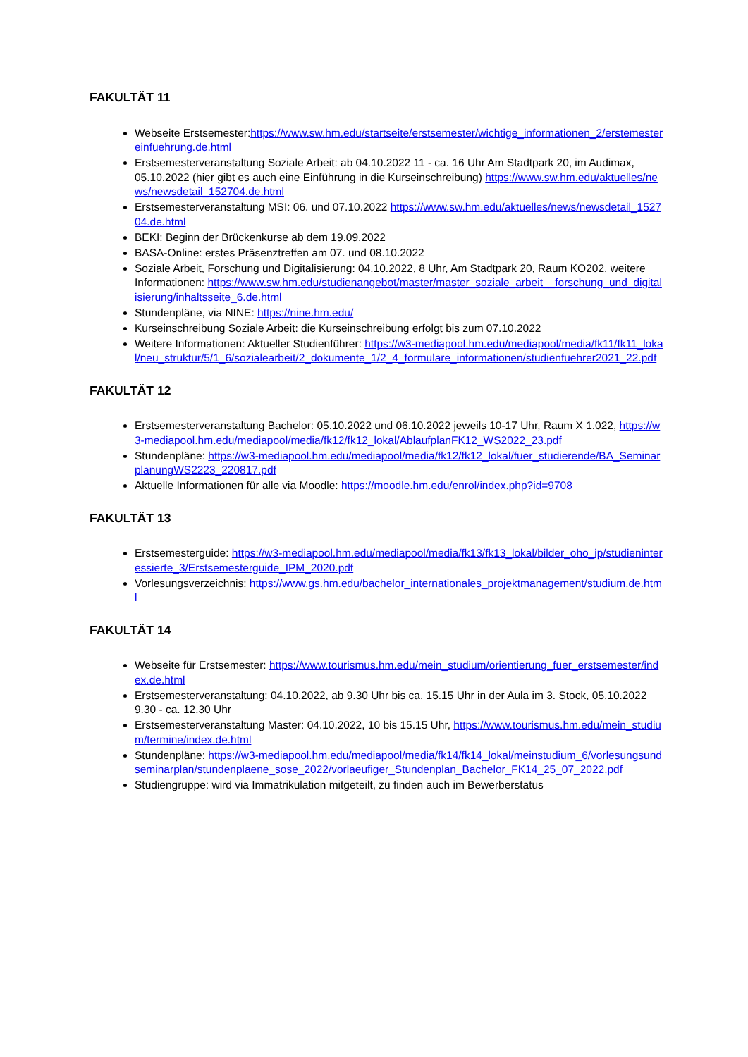FAKULTÄT 11
Webseite Erstsemester:https://www.sw.hm.edu/startseite/erstsemester/wichtige_informationen_2/erstemestereinfuehrung.de.html
Erstsemesterveranstaltung Soziale Arbeit: ab 04.10.2022 11 - ca. 16 Uhr Am Stadtpark 20, im Audimax, 05.10.2022 (hier gibt es auch eine Einführung in die Kurseinschreibung) https://www.sw.hm.edu/aktuelles/news/newsdetail_152704.de.html
Erstsemesterveranstaltung MSI: 06. und 07.10.2022 https://www.sw.hm.edu/aktuelles/news/newsdetail_152704.de.html
BEKI: Beginn der Brückenkurse ab dem 19.09.2022
BASA-Online: erstes Präsenztreffen am 07. und 08.10.2022
Soziale Arbeit, Forschung und Digitalisierung: 04.10.2022, 8 Uhr, Am Stadtpark 20, Raum KO202, weitere Informationen: https://www.sw.hm.edu/studienangebot/master/master_soziale_arbeit__forschung_und_digitalisierung/inhaltsseite_6.de.html
Stundenpläne, via NINE: https://nine.hm.edu/
Kurseinschreibung Soziale Arbeit: die Kurseinschreibung erfolgt bis zum 07.10.2022
Weitere Informationen: Aktueller Studienführer: https://w3-mediapool.hm.edu/mediapool/media/fk11/fk11_lokal/neu_struktur/5/1_6/sozialearbeit/2_dokumente_1/2_4_formulare_informationen/studienfuehrer2021_22.pdf
FAKULTÄT 12
Erstsemesterveranstaltung Bachelor: 05.10.2022 und 06.10.2022 jeweils 10-17 Uhr, Raum X 1.022, https://w3-mediapool.hm.edu/mediapool/media/fk12/fk12_lokal/AblaufplanFK12_WS2022_23.pdf
Stundenpläne: https://w3-mediapool.hm.edu/mediapool/media/fk12/fk12_lokal/fuer_studierende/BA_SeminarplanungWS2223_220817.pdf
Aktuelle Informationen für alle via Moodle: https://moodle.hm.edu/enrol/index.php?id=9708
FAKULTÄT 13
Erstsemesterguide: https://w3-mediapool.hm.edu/mediapool/media/fk13/fk13_lokal/bilder_oho_ip/studieninteressierte_3/Erstsemesterguide_IPM_2020.pdf
Vorlesungsverzeichnis: https://www.gs.hm.edu/bachelor_internationales_projektmanagement/studium.de.html
FAKULTÄT 14
Webseite für Erstsemester: https://www.tourismus.hm.edu/mein_studium/orientierung_fuer_erstsemester/index.de.html
Erstsemesterveranstaltung: 04.10.2022, ab 9.30 Uhr bis ca. 15.15 Uhr in der Aula im 3. Stock, 05.10.2022 9.30 - ca. 12.30 Uhr
Erstsemesterveranstaltung Master: 04.10.2022, 10 bis 15.15 Uhr, https://www.tourismus.hm.edu/mein_studium/termine/index.de.html
Stundenpläne: https://w3-mediapool.hm.edu/mediapool/media/fk14/fk14_lokal/meinstudium_6/vorlesungsundseminarplan/stundenplaene_sose_2022/vorlaeufiger_Stundenplan_Bachelor_FK14_25_07_2022.pdf
Studiengruppe: wird via Immatrikulation mitgeteilt, zu finden auch im Bewerberstatus